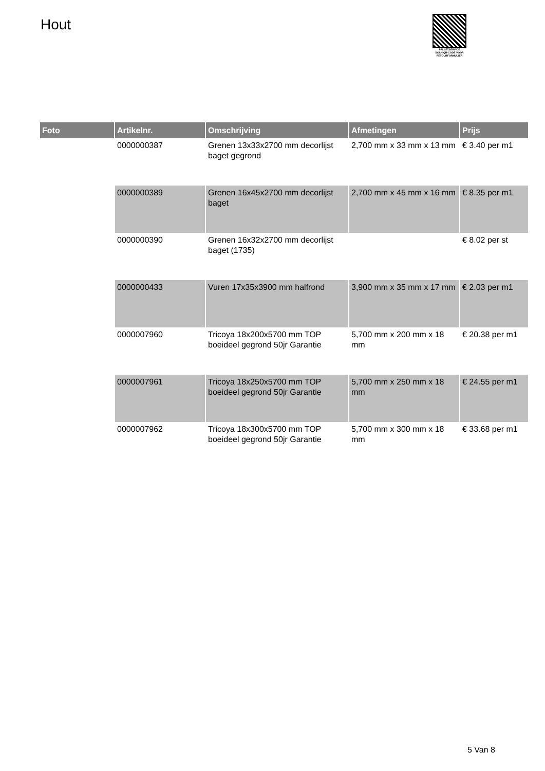Hout
PALLETSERVICE
SCAN QR-CODE VOOR RETOURFORMULIER
| Foto | Artikelnr. | Omschrijving | Afmetingen | Prijs |
| --- | --- | --- | --- | --- |
| | 0000000387 | Grenen 13x33x2700 mm decorlijst baget gegrond | 2,700 mm x 33 mm x 13 mm | € 3.40 per m1 |
| | 0000000389 | Grenen 16x45x2700 mm decorlijst baget | 2,700 mm x 45 mm x 16 mm | € 8.35 per m1 |
| | 0000000390 | Grenen 16x32x2700 mm decorlijst baget (1735) | | € 8.02 per st |
| | 0000000433 | Vuren 17x35x3900 mm halfrond | 3,900 mm x 35 mm x 17 mm | € 2.03 per m1 |
| | 0000007960 | Tricoya 18x200x5700 mm TOP boeideel gegrond 50jr Garantie | 5,700 mm x 200 mm x 18 mm | € 20.38 per m1 |
| | 0000007961 | Tricoya 18x250x5700 mm TOP boeideel gegrond 50jr Garantie | 5,700 mm x 250 mm x 18 mm | € 24.55 per m1 |
| | 0000007962 | Tricoya 18x300x5700 mm TOP boeideel gegrond 50jr Garantie | 5,700 mm x 300 mm x 18 mm | € 33.68 per m1 |
5 Van 8